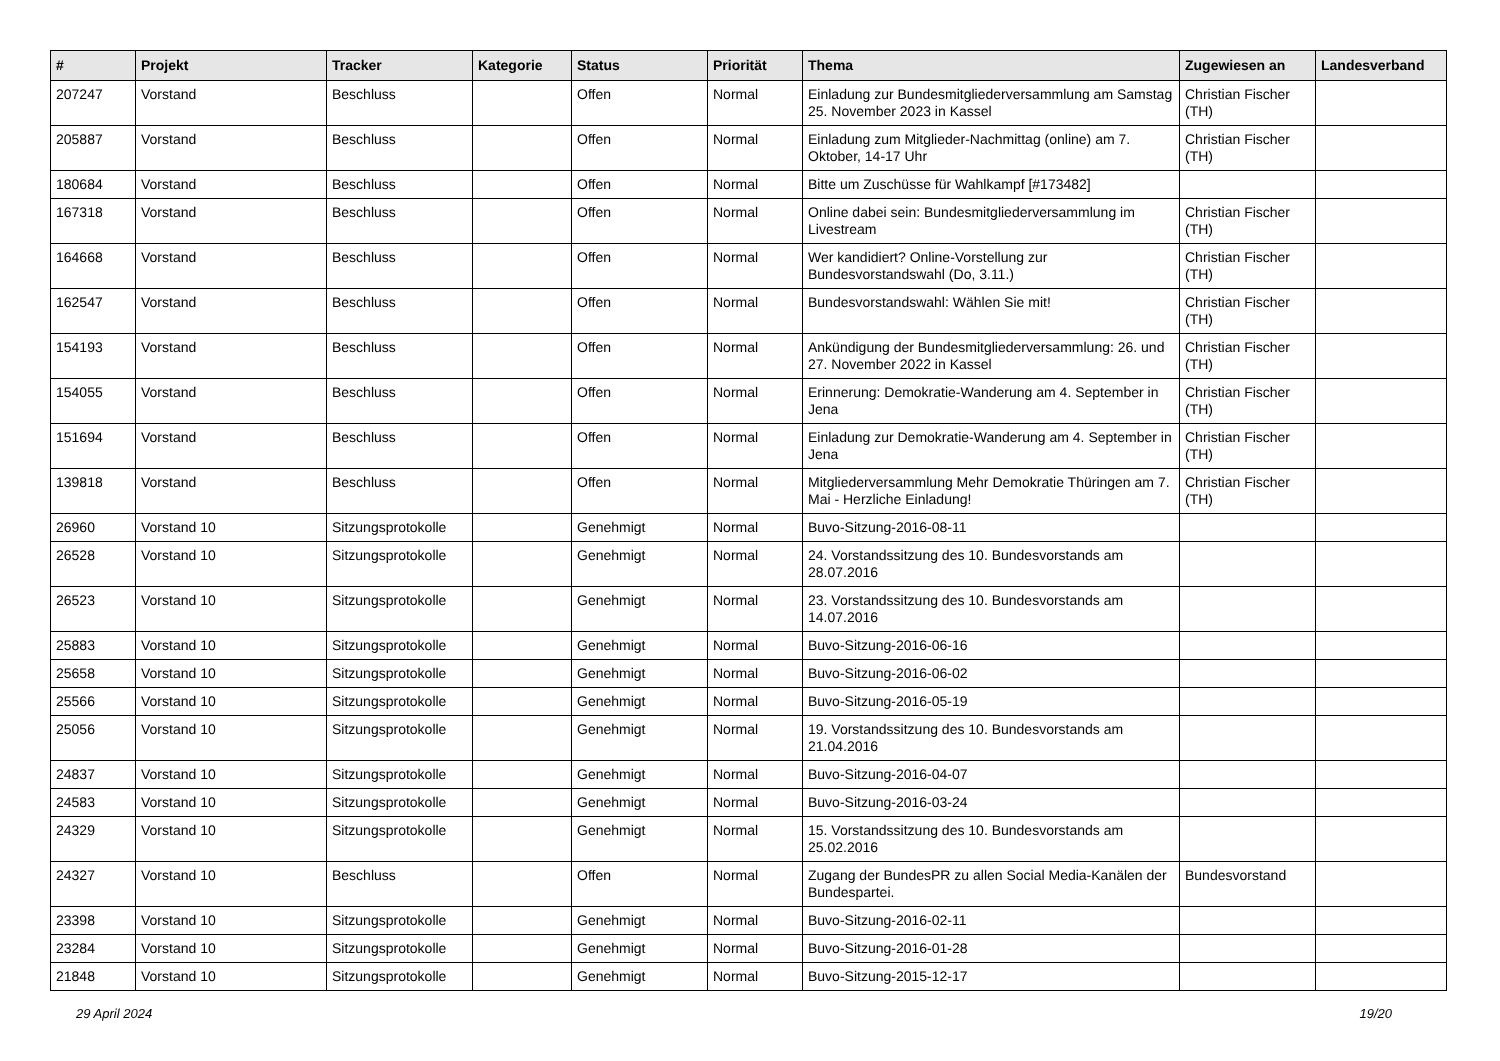| # | Projekt | Tracker | Kategorie | Status | Priorität | Thema | Zugewiesen an | Landesverband |
| --- | --- | --- | --- | --- | --- | --- | --- | --- |
| 207247 | Vorstand | Beschluss | | Offen | Normal | Einladung zur Bundesmitgliederversammlung am Samstag 25. November 2023 in Kassel | Christian Fischer (TH) | |
| 205887 | Vorstand | Beschluss | | Offen | Normal | Einladung zum Mitglieder-Nachmittag (online) am 7. Oktober, 14-17 Uhr | Christian Fischer (TH) | |
| 180684 | Vorstand | Beschluss | | Offen | Normal | Bitte um Zuschüsse für Wahlkampf [#173482] | | |
| 167318 | Vorstand | Beschluss | | Offen | Normal | Online dabei sein: Bundesmitgliederversammlung im Livestream | Christian Fischer (TH) | |
| 164668 | Vorstand | Beschluss | | Offen | Normal | Wer kandidiert? Online-Vorstellung zur Bundesvorstandswahl (Do, 3.11.) | Christian Fischer (TH) | |
| 162547 | Vorstand | Beschluss | | Offen | Normal | Bundesvorstandswahl: Wählen Sie mit! | Christian Fischer (TH) | |
| 154193 | Vorstand | Beschluss | | Offen | Normal | Ankündigung der Bundesmitgliederversammlung: 26. und 27. November 2022 in Kassel | Christian Fischer (TH) | |
| 154055 | Vorstand | Beschluss | | Offen | Normal | Erinnerung: Demokratie-Wanderung am 4. September in Jena | Christian Fischer (TH) | |
| 151694 | Vorstand | Beschluss | | Offen | Normal | Einladung zur Demokratie-Wanderung am 4. September in Jena | Christian Fischer (TH) | |
| 139818 | Vorstand | Beschluss | | Offen | Normal | Mitgliederversammlung Mehr Demokratie Thüringen am 7. Mai - Herzliche Einladung! | Christian Fischer (TH) | |
| 26960 | Vorstand 10 | Sitzungsprotokolle | | Genehmigt | Normal | Buvo-Sitzung-2016-08-11 | | |
| 26528 | Vorstand 10 | Sitzungsprotokolle | | Genehmigt | Normal | 24. Vorstandssitzung des 10. Bundesvorstands am 28.07.2016 | | |
| 26523 | Vorstand 10 | Sitzungsprotokolle | | Genehmigt | Normal | 23. Vorstandssitzung des 10. Bundesvorstands am 14.07.2016 | | |
| 25883 | Vorstand 10 | Sitzungsprotokolle | | Genehmigt | Normal | Buvo-Sitzung-2016-06-16 | | |
| 25658 | Vorstand 10 | Sitzungsprotokolle | | Genehmigt | Normal | Buvo-Sitzung-2016-06-02 | | |
| 25566 | Vorstand 10 | Sitzungsprotokolle | | Genehmigt | Normal | Buvo-Sitzung-2016-05-19 | | |
| 25056 | Vorstand 10 | Sitzungsprotokolle | | Genehmigt | Normal | 19. Vorstandssitzung des 10. Bundesvorstands am 21.04.2016 | | |
| 24837 | Vorstand 10 | Sitzungsprotokolle | | Genehmigt | Normal | Buvo-Sitzung-2016-04-07 | | |
| 24583 | Vorstand 10 | Sitzungsprotokolle | | Genehmigt | Normal | Buvo-Sitzung-2016-03-24 | | |
| 24329 | Vorstand 10 | Sitzungsprotokolle | | Genehmigt | Normal | 15. Vorstandssitzung des 10. Bundesvorstands am 25.02.2016 | | |
| 24327 | Vorstand 10 | Beschluss | | Offen | Normal | Zugang der BundesPR zu allen Social Media-Kanälen der Bundespartei. | Bundesvorstand | |
| 23398 | Vorstand 10 | Sitzungsprotokolle | | Genehmigt | Normal | Buvo-Sitzung-2016-02-11 | | |
| 23284 | Vorstand 10 | Sitzungsprotokolle | | Genehmigt | Normal | Buvo-Sitzung-2016-01-28 | | |
| 21848 | Vorstand 10 | Sitzungsprotokolle | | Genehmigt | Normal | Buvo-Sitzung-2015-12-17 | | |
29 April 2024 19/20